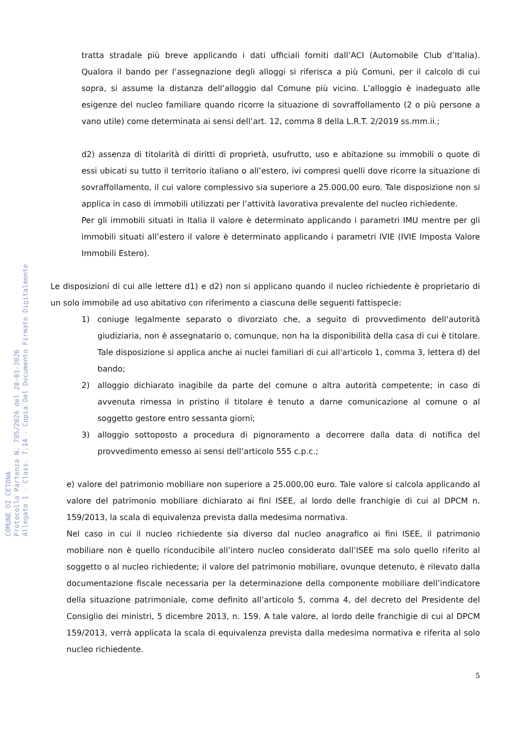COMUNE DI CETONA
Protocollo Partenza N. 795/2026 del 28-01-2026
Allegato 1 - Class. 7.14 - Copia Del Documento Firmato Digitalmente
tratta stradale più breve applicando i dati ufficiali forniti dall’ACI (Automobile Club d’Italia). Qualora il bando per l’assegnazione degli alloggi si riferisca a più Comuni, per il calcolo di cui sopra, si assume la distanza dell’alloggio dal Comune più vicino. L’alloggio è inadeguato alle esigenze del nucleo familiare quando ricorre la situazione di sovraffollamento (2 o più persone a vano utile) come determinata ai sensi dell’art. 12, comma 8 della L.R.T. 2/2019 ss.mm.ii.;
d2) assenza di titolarità di diritti di proprietà, usufrutto, uso e abitazione su immobili o quote di essi ubicati su tutto il territorio italiano o all’estero, ivi compresi quelli dove ricorre la situazione di sovraffollamento, il cui valore complessivo sia superiore a 25.000,00 euro. Tale disposizione non si applica in caso di immobili utilizzati per l’attività lavorativa prevalente del nucleo richiedente.
Per gli immobili situati in Italia il valore è determinato applicando i parametri IMU mentre per gli immobili situati all’estero il valore è determinato applicando i parametri IVIE (IVIE Imposta Valore Immobili Estero).
Le disposizioni di cui alle lettere d1) e d2) non si applicano quando il nucleo richiedente è proprietario di un solo immobile ad uso abitativo con riferimento a ciascuna delle seguenti fattispecie:
1) coniuge legalmente separato o divorziato che, a seguito di provvedimento dell'autorità giudiziaria, non è assegnatario o, comunque, non ha la disponibilità della casa di cui è titolare. Tale disposizione si applica anche ai nuclei familiari di cui all'articolo 1, comma 3, lettera d) del bando;
2) alloggio dichiarato inagibile da parte del comune o altra autorità competente; in caso di avvenuta rimessa in pristino il titolare è tenuto a darne comunicazione al comune o al soggetto gestore entro sessanta giorni;
3) alloggio sottoposto a procedura di pignoramento a decorrere dalla data di notifica del provvedimento emesso ai sensi dell’articolo 555 c.p.c.;
e) valore del patrimonio mobiliare non superiore a 25.000,00 euro. Tale valore si calcola applicando al valore del patrimonio mobiliare dichiarato ai fini ISEE, al lordo delle franchigie di cui al DPCM n. 159/2013, la scala di equivalenza prevista dalla medesima normativa.
Nel caso in cui il nucleo richiedente sia diverso dal nucleo anagrafico ai fini ISEE, il patrimonio mobiliare non è quello riconducibile all’intero nucleo considerato dall’ISEE ma solo quello riferito al soggetto o al nucleo richiedente; il valore del patrimonio mobiliare, ovunque detenuto, è rilevato dalla documentazione fiscale necessaria per la determinazione della componente mobiliare dell’indicatore della situazione patrimoniale, come definito all’articolo 5, comma 4, del decreto del Presidente del Consiglio dei ministri, 5 dicembre 2013, n. 159. A tale valore, al lordo delle franchigie di cui al DPCM 159/2013, verrà applicata la scala di equivalenza prevista dalla medesima normativa e riferita al solo nucleo richiedente.
5